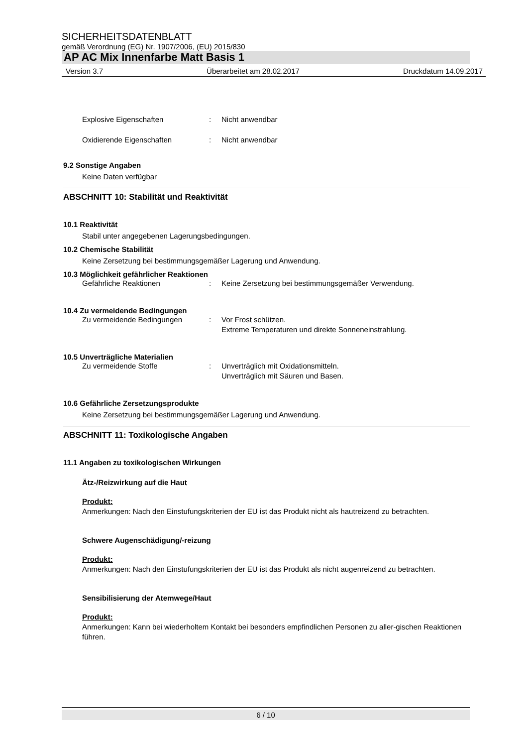SICHERHEITSDATENBLATT
gemäß Verordnung (EG) Nr. 1907/2006, (EU) 2015/830
AP AC Mix Innenfarbe Matt Basis 1
Version 3.7 Überarbeitet am 28.02.2017 Druckdatum 14.09.2017
Explosive Eigenschaften: Nicht anwendbar
Oxidierende Eigenschaften: Nicht anwendbar
9.2 Sonstige Angaben
Keine Daten verfügbar
ABSCHNITT 10: Stabilität und Reaktivität
10.1 Reaktivität
Stabil unter angegebenen Lagerungsbedingungen.
10.2 Chemische Stabilität
Keine Zersetzung bei bestimmungsgemäßer Lagerung und Anwendung.
10.3 Möglichkeit gefährlicher Reaktionen
Gefährliche Reaktionen: Keine Zersetzung bei bestimmungsgemäßer Verwendung.
10.4 Zu vermeidende Bedingungen
Zu vermeidende Bedingungen: Vor Frost schützen.
Extreme Temperaturen und direkte Sonneneinstrahlung.
10.5 Unverträgliche Materialien
Zu vermeidende Stoffe: Unverträglich mit Oxidationsmitteln.
Unverträglich mit Säuren und Basen.
10.6 Gefährliche Zersetzungsprodukte
Keine Zersetzung bei bestimmungsgemäßer Lagerung und Anwendung.
ABSCHNITT 11: Toxikologische Angaben
11.1 Angaben zu toxikologischen Wirkungen
Ätz-/Reizwirkung auf die Haut
Produkt:
Anmerkungen: Nach den Einstufungskriterien der EU ist das Produkt nicht als hautreizend zu betrachten.
Schwere Augenschädigung/-reizung
Produkt:
Anmerkungen: Nach den Einstufungskriterien der EU ist das Produkt als nicht augenreizend zu betrachten.
Sensibilisierung der Atemwege/Haut
Produkt:
Anmerkungen: Kann bei wiederholtem Kontakt bei besonders empfindlichen Personen zu aller-gischen Reaktionen führen.
6 / 10